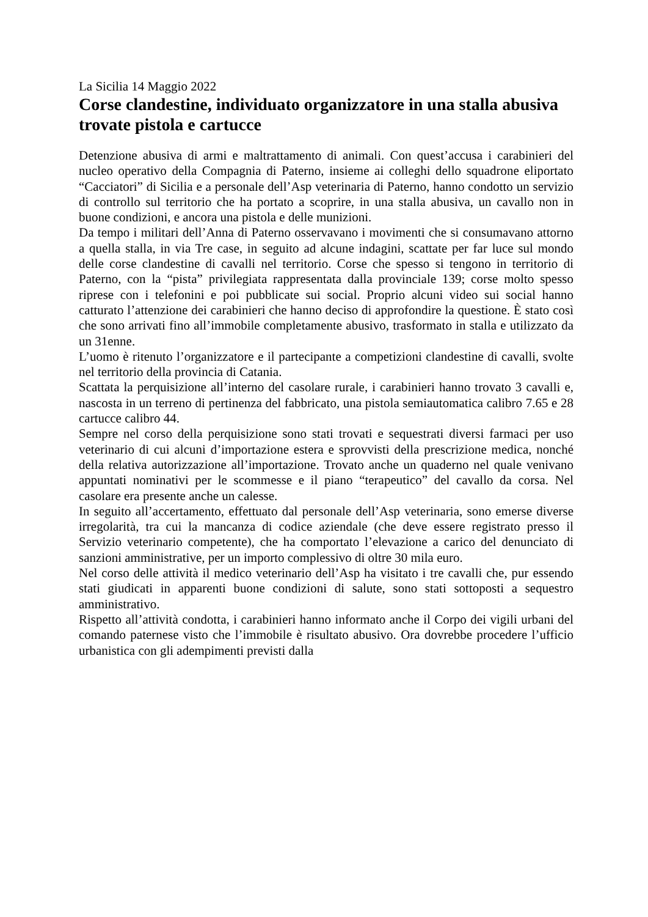La Sicilia 14 Maggio 2022
Corse clandestine, individuato organizzatore in una stalla abusiva trovate pistola e cartucce
Detenzione abusiva di armi e maltrattamento di animali. Con quest’accusa i carabinieri del nucleo operativo della Compagnia di Paterno, insieme ai colleghi dello squadrone eliportato “Cacciatori” di Sicilia e a personale dell’Asp veterinaria di Paterno, hanno condotto un servizio di controllo sul territorio che ha portato a scoprire, in una stalla abusiva, un cavallo non in buone condizioni, e ancora una pistola e delle munizioni.
Da tempo i militari dell’Anna di Paterno osservavano i movimenti che si consumavano attorno a quella stalla, in via Tre case, in seguito ad alcune indagini, scattate per far luce sul mondo delle corse clandestine di cavalli nel territorio. Corse che spesso si tengono in territorio di Paterno, con la “pista” privilegiata rappresentata dalla provinciale 139; corse molto spesso riprese con i telefonini e poi pubblicate sui social. Proprio alcuni video sui social hanno catturato l’attenzione dei carabinieri che hanno deciso di approfondire la questione. È stato così che sono arrivati fino all’immobile completamente abusivo, trasformato in stalla e utilizzato da un 31enne.
L’uomo è ritenuto l’organizzatore e il partecipante a competizioni clandestine di cavalli, svolte nel territorio della provincia di Catania.
Scattata la perquisizione all’interno del casolare rurale, i carabinieri hanno trovato 3 cavalli e, nascosta in un terreno di pertinenza del fabbricato, una pistola semiautomatica calibro 7.65 e 28 cartucce calibro 44.
Sempre nel corso della perquisizione sono stati trovati e sequestrati diversi farmaci per uso veterinario di cui alcuni d’importazione estera e sprovvisti della prescrizione medica, nonché della relativa autorizzazione all’importazione. Trovato anche un quaderno nel quale venivano appuntati nominativi per le scommesse e il piano “terapeutico” del cavallo da corsa. Nel casolare era presente anche un calesse.
In seguito all’accertamento, effettuato dal personale dell’Asp veterinaria, sono emerse diverse irregolarità, tra cui la mancanza di codice aziendale (che deve essere registrato presso il Servizio veterinario competente), che ha comportato l’elevazione a carico del denunciato di sanzioni amministrative, per un importo complessivo di oltre 30 mila euro.
Nel corso delle attività il medico veterinario dell’Asp ha visitato i tre cavalli che, pur essendo stati giudicati in apparenti buone condizioni di salute, sono stati sottoposti a sequestro amministrativo.
Rispetto all’attività condotta, i carabinieri hanno informato anche il Corpo dei vigili urbani del comando paternese visto che l’immobile è risultato abusivo. Ora dovrebbe procedere l’ufficio urbanistica con gli adempimenti previsti dalla